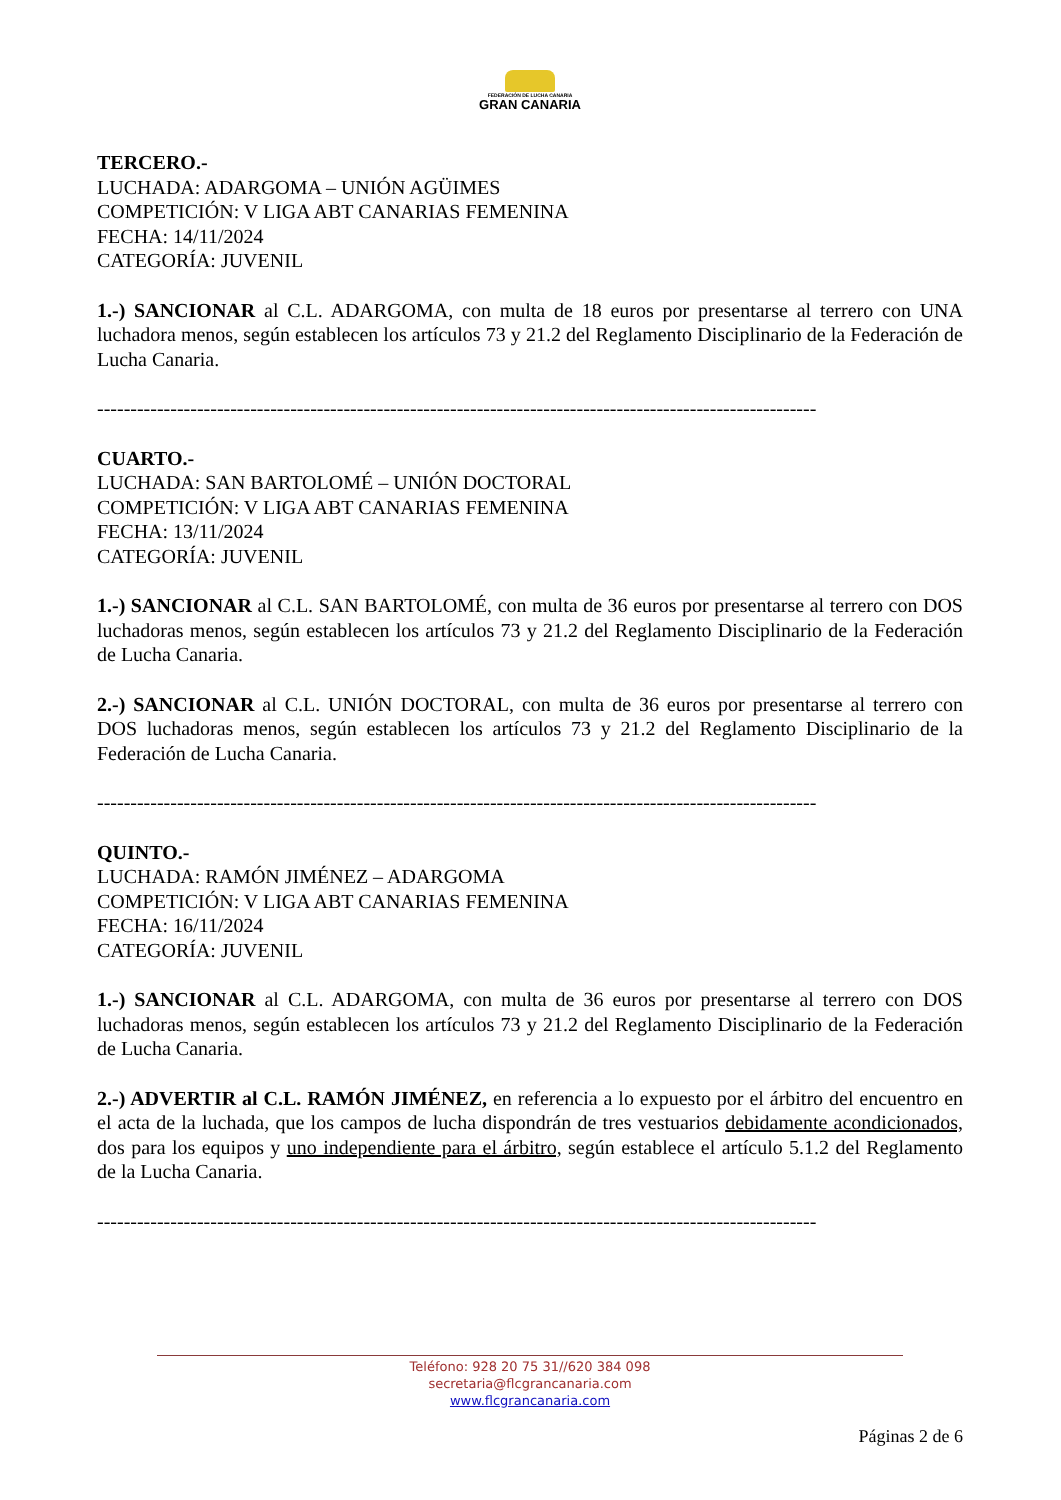FEDERACIÓN DE LUCHA CANARIA
GRAN CANARIA
TERCERO.-
LUCHADA: ADARGOMA – UNIÓN AGÜIMES
COMPETICIÓN: V LIGA ABT CANARIAS FEMENINA
FECHA: 14/11/2024
CATEGORÍA: JUVENIL
1.-) SANCIONAR al C.L. ADARGOMA, con multa de 18 euros por presentarse al terrero con UNA luchadora menos, según establecen los artículos 73 y 21.2 del Reglamento Disciplinario de la Federación de Lucha Canaria.
------------------------------------------------------------------------------------------------------------
CUARTO.-
LUCHADA: SAN BARTOLOMÉ – UNIÓN DOCTORAL
COMPETICIÓN: V LIGA ABT CANARIAS FEMENINA
FECHA: 13/11/2024
CATEGORÍA: JUVENIL
1.-) SANCIONAR al C.L. SAN BARTOLOMÉ, con multa de 36 euros por presentarse al terrero con DOS luchadoras menos, según establecen los artículos 73 y 21.2 del Reglamento Disciplinario de la Federación de Lucha Canaria.
2.-) SANCIONAR al C.L. UNIÓN DOCTORAL, con multa de 36 euros por presentarse al terrero con DOS luchadoras menos, según establecen los artículos 73 y 21.2 del Reglamento Disciplinario de la Federación de Lucha Canaria.
------------------------------------------------------------------------------------------------------------
QUINTO.-
LUCHADA: RAMÓN JIMÉNEZ – ADARGOMA
COMPETICIÓN: V LIGA ABT CANARIAS FEMENINA
FECHA: 16/11/2024
CATEGORÍA: JUVENIL
1.-) SANCIONAR al C.L. ADARGOMA, con multa de 36 euros por presentarse al terrero con DOS luchadoras menos, según establecen los artículos 73 y 21.2 del Reglamento Disciplinario de la Federación de Lucha Canaria.
2.-) ADVERTIR al C.L. RAMÓN JIMÉNEZ, en referencia a lo expuesto por el árbitro del encuentro en el acta de la luchada, que los campos de lucha dispondrán de tres vestuarios debidamente acondicionados, dos para los equipos y uno independiente para el árbitro, según establece el artículo 5.1.2 del Reglamento de la Lucha Canaria.
------------------------------------------------------------------------------------------------------------
Teléfono: 928 20 75 31//620 384 098
secretaria@flcgrancanaria.com
www.flcgrancanaria.com
Páginas 2 de 6